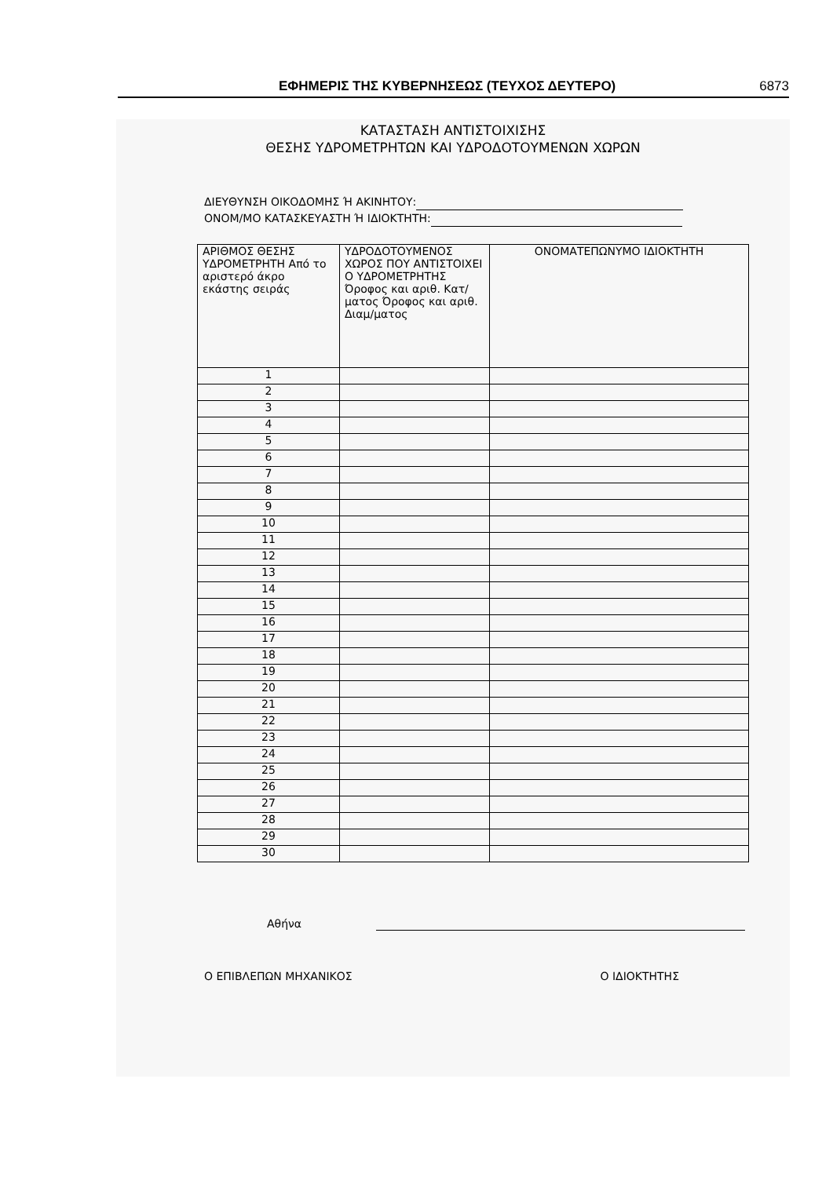ΕΦΗΜΕΡΙΣ ΤΗΣ ΚΥΒΕΡΝΗΣΕΩΣ (ΤΕΥΧΟΣ ΔΕΥΤΕΡΟ) 6873
ΚΑΤΑΣΤΑΣΗ ΑΝΤΙΣΤΟΙΧΙΣΗΣ
ΘΕΣΗΣ ΥΔΡΟΜΕΤΡΗΤΩΝ ΚΑΙ ΥΔΡΟΔΟΤΟΥΜΕΝΩΝ ΧΩΡΩΝ
ΔΙΕΥΘΥΝΣΗ ΟΙΚΟΔΟΜΗΣ Ή ΑΚΙΝΗΤΟΥ:
ΟΝΟΜ/ΜΟ ΚΑΤΑΣΚΕΥΑΣΤΗ Ή ΙΔΙΟΚΤΗΤΗ:
| ΑΡΙΘΜΟΣ ΘΕΣΗΣ ΥΔΡΟΜΕΤΡΗΤΗ Από το αριστερό άκρο εκάστης σειράς | ΥΔΡΟΔΟΤΟΥΜΕΝΟΣ ΧΩΡΟΣ ΠΟΥ ΑΝΤΙΣΤΟΙΧΕΙ Ο ΥΔΡΟΜΕΤΡΗΤΗΣ Όροφος και αριθ. Κατ/ματος Όροφος και αριθ. Διαμ/ματος | ΟΝΟΜΑΤΕΠΩΝΥΜΟ ΙΔΙΟΚΤΗΤΗ |
| 1 | | |
| 2 | | |
| 3 | | |
| 4 | | |
| 5 | | |
| 6 | | |
| 7 | | |
| 8 | | |
| 9 | | |
| 10 | | |
| 11 | | |
| 12 | | |
| 13 | | |
| 14 | | |
| 15 | | |
| 16 | | |
| 17 | | |
| 18 | | |
| 19 | | |
| 20 | | |
| 21 | | |
| 22 | | |
| 23 | | |
| 24 | | |
| 25 | | |
| 26 | | |
| 27 | | |
| 28 | | |
| 29 | | |
| 30 | | |
Αθήνα
Ο ΕΠΙΒΛΕΠΩΝ ΜΗΧΑΝΙΚΟΣ Ο ΙΔΙΟΚΤΗΤΗΣ